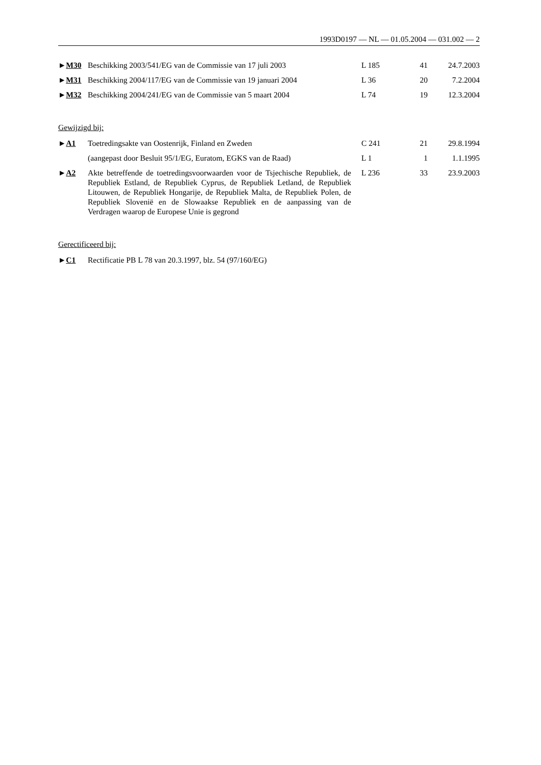1993D0197 — NL — 01.05.2004 — 031.002 — 2
| ► M30 | Beschikking 2003/541/EG van de Commissie van 17 juli 2003 | L 185 | 41 | 24.7.2003 |
| ► M31 | Beschikking 2004/117/EG van de Commissie van 19 januari 2004 | L 36 | 20 | 7.2.2004 |
| ► M32 | Beschikking 2004/241/EG van de Commissie van 5 maart 2004 | L 74 | 19 | 12.3.2004 |
Gewijzigd bij:
| ► A1 | Toetredingsakte van Oostenrijk, Finland en Zweden | C 241 | 21 | 29.8.1994 |
| | (aangepast door Besluit 95/1/EG, Euratom, EGKS van de Raad) | L 1 | 1 | 1.1.1995 |
| ► A2 | Akte betreffende de toetredingsvoorwaarden voor de Tsjechische Republiek, de Republiek Estland, de Republiek Cyprus, de Republiek Letland, de Republiek Litouwen, de Republiek Hongarije, de Republiek Malta, de Republiek Polen, de Republiek Slovenië en de Slowaakse Republiek en de aanpassing van de Verdragen waarop de Europese Unie is gegrond | L 236 | 33 | 23.9.2003 |
Gerectificeerd bij:
| ► C1 | Rectificatie PB L 78 van 20.3.1997, blz. 54 (97/160/EG) |